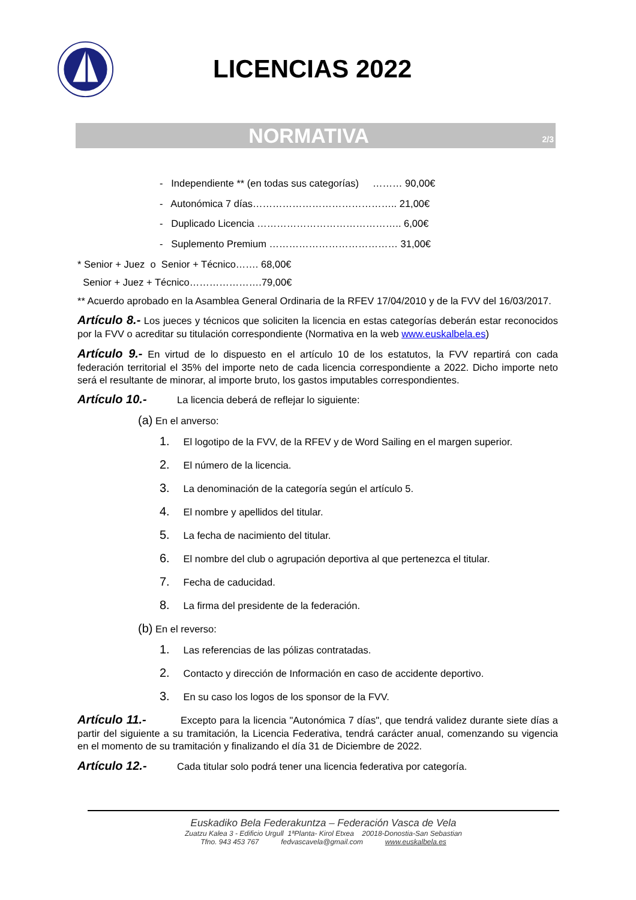LICENCIAS 2022
NORMATIVA 2/3
- Independiente ** (en todas sus categorías) ……… 90,00€
- Autonómica 7 días…………………………………….. 21,00€
- Duplicado Licencia …………………………………….. 6,00€
- Suplemento Premium ………………………………… 31,00€
* Senior + Juez o Senior + Técnico……. 68,00€
Senior + Juez + Técnico………………….79,00€
** Acuerdo aprobado en la Asamblea General Ordinaria de la RFEV 17/04/2010 y de la FVV del 16/03/2017.
Artículo 8.- Los jueces y técnicos que soliciten la licencia en estas categorías deberán estar reconocidos por la FVV o acreditar su titulación correspondiente (Normativa en la web www.euskalbela.es)
Artículo 9.- En virtud de lo dispuesto en el artículo 10 de los estatutos, la FVV repartirá con cada federación territorial el 35% del importe neto de cada licencia correspondiente a 2022. Dicho importe neto será el resultante de minorar, al importe bruto, los gastos imputables correspondientes.
Artículo 10.- La licencia deberá de reflejar lo siguiente:
(a) En el anverso:
1. El logotipo de la FVV, de la RFEV y de Word Sailing en el margen superior.
2. El número de la licencia.
3. La denominación de la categoría según el artículo 5.
4. El nombre y apellidos del titular.
5. La fecha de nacimiento del titular.
6. El nombre del club o agrupación deportiva al que pertenezca el titular.
7. Fecha de caducidad.
8. La firma del presidente de la federación.
(b) En el reverso:
1. Las referencias de las pólizas contratadas.
2. Contacto y dirección de Información en caso de accidente deportivo.
3. En su caso los logos de los sponsor de la FVV.
Artículo 11.- Excepto para la licencia "Autonómica 7 días", que tendrá validez durante siete días a partir del siguiente a su tramitación, la Licencia Federativa, tendrá carácter anual, comenzando su vigencia en el momento de su tramitación y finalizando el día 31 de Diciembre de 2022.
Artículo 12.- Cada titular solo podrá tener una licencia federativa por categoría.
Euskadiko Bela Federakuntza – Federación Vasca de Vela
Zuatzu Kalea 3 - Edificio Urgull 1ªPlanta- Kirol Etxea 20018-Donostia-San Sebastian
Tfno. 943 453 767 fedvascavela@gmail.com www.euskalbela.es